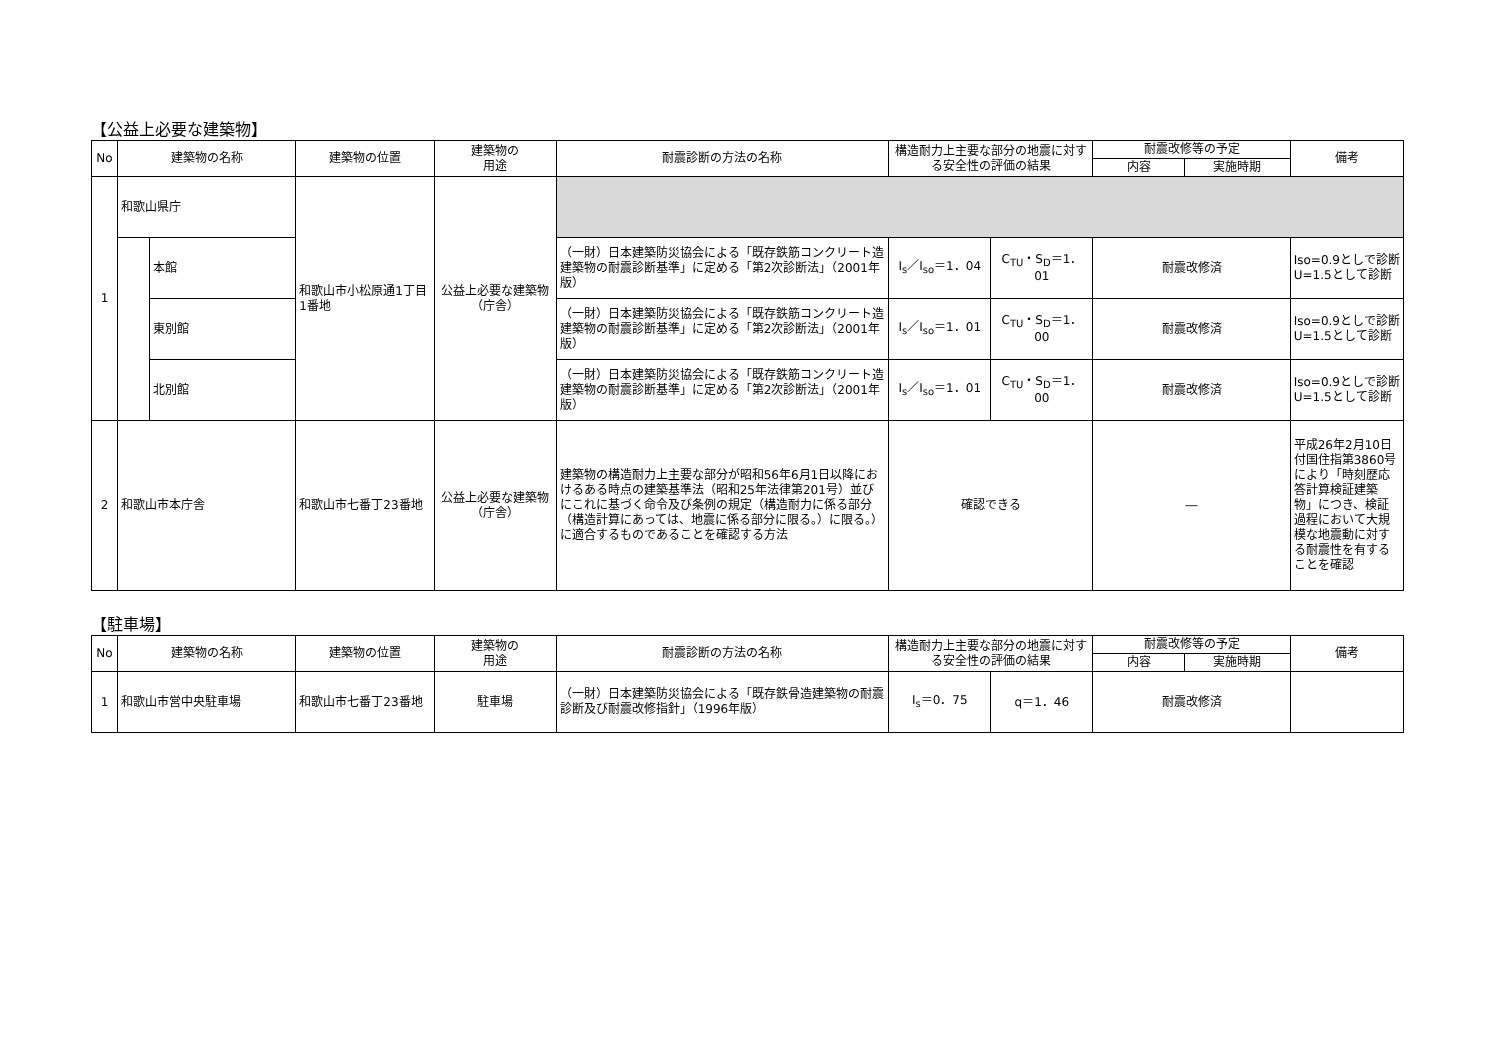【公益上必要な建築物】
| No | 建築物の名称 | | 建築物の位置 | 建築物の 用途 | 耐震診断の方法の名称 | 構造耐力上主要な部分の地震に対する安全性の評価の結果 | | 耐震改修等の予定 | | 備考 |
| --- | --- | --- | --- | --- | --- | --- | --- | --- | --- | --- |
| | | | | | | | | 内容 | 実施時期 | |
| 1 | 和歌山県庁 | | 和歌山市小松原通1丁目1番地 | 公益上必要な建築物（庁舎） | | | | | | |
| | | 本館 | | | （一財）日本建築防災協会による「既存鉄筋コンクリート造建築物の耐震診断基準」に定める「第2次診断法」（2001年版） | I<sub>s</sub>／I<sub>so</sub>＝1．04 | C<sub>TU</sub>・S<sub>D</sub>＝1．01 | 耐震改修済 | | Iso=0.9としで診断 U=1.5として診断 |
| | | 東別館 | | | （一財）日本建築防災協会による「既存鉄筋コンクリート造建築物の耐震診断基準」に定める「第2次診断法」（2001年版） | I<sub>s</sub>／I<sub>so</sub>＝1．01 | C<sub>TU</sub>・S<sub>D</sub>＝1．00 | 耐震改修済 | | Iso=0.9としで診断 U=1.5として診断 |
| | | 北別館 | | | （一財）日本建築防災協会による「既存鉄筋コンクリート造建築物の耐震診断基準」に定める「第2次診断法」（2001年版） | I<sub>s</sub>／I<sub>so</sub>＝1．01 | C<sub>TU</sub>・S<sub>D</sub>＝1．00 | 耐震改修済 | | Iso=0.9としで診断 U=1.5として診断 |
| 2 | 和歌山市本庁舎 | | 和歌山市七番丁23番地 | 公益上必要な建築物（庁舎） | 建築物の構造耐力上主要な部分が昭和56年6月1日以降におけるある時点の建築基準法（昭和25年法律第201号）並びにこれに基づく命令及び条例の規定（構造耐力に係る部分（構造計算にあっては、地震に係る部分に限る。）に限る。）に適合するものであることを確認する方法 | 確認できる | | ― | | 平成26年2月10日付国住指第3860号により「時刻歴応答計算検証建築物」につき、検証過程において大規模な地震動に対する耐震性を有することを確認 |
【駐車場】
| No | 建築物の名称 | 建築物の位置 | 建築物の 用途 | 耐震診断の方法の名称 | 構造耐力上主要な部分の地震に対する安全性の評価の結果 | | 耐震改修等の予定 | | 備考 |
| --- | --- | --- | --- | --- | --- | --- | --- | --- | --- |
| | | | | | | | 内容 | 実施時期 | |
| 1 | 和歌山市営中央駐車場 | 和歌山市七番丁23番地 | 駐車場 | （一財）日本建築防災協会による「既存鉄骨造建築物の耐震診断及び耐震改修指針」（1996年版） | I<sub>s</sub>＝0．75 | q＝1．46 | 耐震改修済 | | |